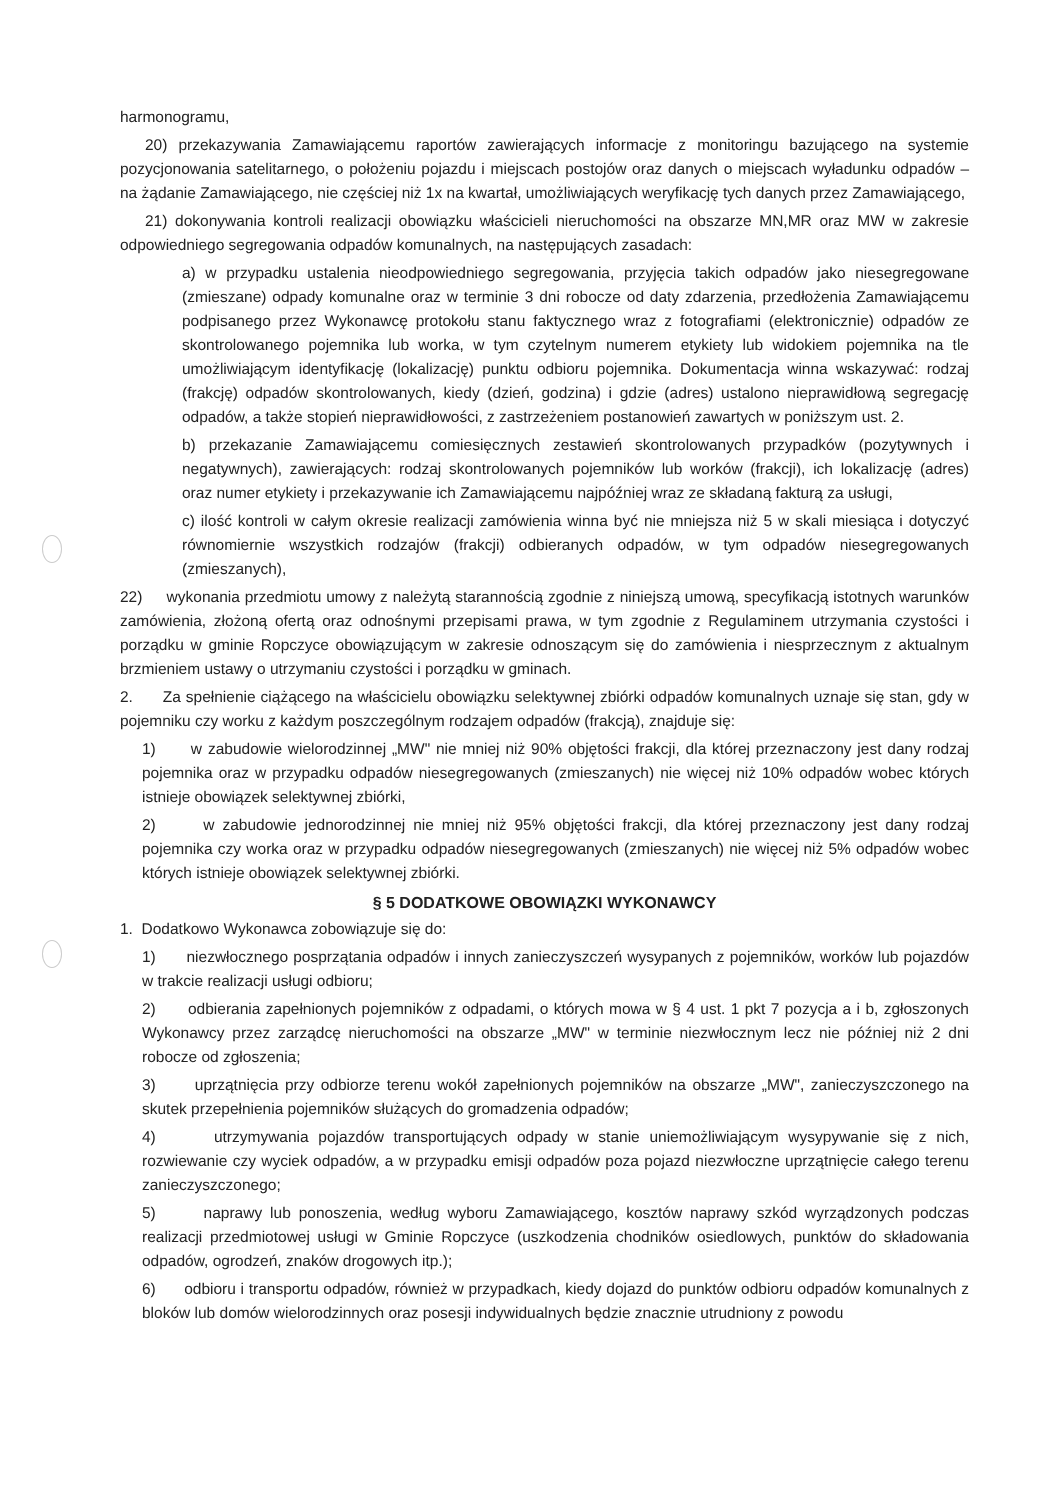harmonogramu,
20) przekazywania Zamawiającemu raportów zawierających informacje z monitoringu bazującego na systemie pozycjonowania satelitarnego, o położeniu pojazdu i miejscach postojów oraz danych o miejscach wyładunku odpadów – na żądanie Zamawiającego, nie częściej niż 1x na kwartał, umożliwiających weryfikację tych danych przez Zamawiającego,
21) dokonywania kontroli realizacji obowiązku właścicieli nieruchomości na obszarze MN,MR oraz MW w zakresie odpowiedniego segregowania odpadów komunalnych, na następujących zasadach:
a) w przypadku ustalenia nieodpowiedniego segregowania, przyjęcia takich odpadów jako niesegregowane (zmieszane) odpady komunalne oraz w terminie 3 dni robocze od daty zdarzenia, przedłożenia Zamawiającemu podpisanego przez Wykonawcę protokołu stanu faktycznego wraz z fotografiami (elektronicznie) odpadów ze skontrolowanego pojemnika lub worka, w tym czytelnym numerem etykiety lub widokiem pojemnika na tle umożliwiającym identyfikację (lokalizację) punktu odbioru pojemnika. Dokumentacja winna wskazywać: rodzaj (frakcję) odpadów skontrolowanych, kiedy (dzień, godzina) i gdzie (adres) ustalono nieprawidłową segregację odpadów, a także stopień nieprawidłowości, z zastrzeżeniem postanowień zawartych w poniższym ust. 2.
b) przekazanie Zamawiającemu comiesięcznych zestawień skontrolowanych przypadków (pozytywnych i negatywnych), zawierających: rodzaj skontrolowanych pojemników lub worków (frakcji), ich lokalizację (adres) oraz numer etykiety i przekazywanie ich Zamawiającemu najpóźniej wraz ze składaną fakturą za usługi,
c) ilość kontroli w całym okresie realizacji zamówienia winna być nie mniejsza niż 5 w skali miesiąca i dotyczyć równomiernie wszystkich rodzajów (frakcji) odbieranych odpadów, w tym odpadów niesegregowanych (zmieszanych),
22) wykonania przedmiotu umowy z należytą starannością zgodnie z niniejszą umową, specyfikacją istotnych warunków zamówienia, złożoną ofertą oraz odnośnymi przepisami prawa, w tym zgodnie z Regulaminem utrzymania czystości i porządku w gminie Ropczyce obowiązującym w zakresie odnoszącym się do zamówienia i niesprzecznym z aktualnym brzmieniem ustawy o utrzymaniu czystości i porządku w gminach.
2. Za spełnienie ciążącego na właścicielu obowiązku selektywnej zbiórki odpadów komunalnych uznaje się stan, gdy w pojemniku czy worku z każdym poszczególnym rodzajem odpadów (frakcją), znajduje się:
1) w zabudowie wielorodzinnej „MW" nie mniej niż 90% objętości frakcji, dla której przeznaczony jest dany rodzaj pojemnika oraz w przypadku odpadów niesegregowanych (zmieszanych) nie więcej niż 10% odpadów wobec których istnieje obowiązek selektywnej zbiórki,
2) w zabudowie jednorodzinnej nie mniej niż 95% objętości frakcji, dla której przeznaczony jest dany rodzaj pojemnika czy worka oraz w przypadku odpadów niesegregowanych (zmieszanych) nie więcej niż 5% odpadów wobec których istnieje obowiązek selektywnej zbiórki.
§ 5 DODATKOWE OBOWIĄZKI WYKONAWCY
1. Dodatkowo Wykonawca zobowiązuje się do:
1) niezwłocznego posprzątania odpadów i innych zanieczyszczeń wysypanych z pojemników, worków lub pojazdów w trakcie realizacji usługi odbioru;
2) odbierania zapełnionych pojemników z odpadami, o których mowa w § 4 ust. 1 pkt 7 pozycja a i b, zgłoszonych Wykonawcy przez zarządcę nieruchomości na obszarze „MW" w terminie niezwłocznym lecz nie później niż 2 dni robocze od zgłoszenia;
3) uprzątnięcia przy odbiorze terenu wokół zapełnionych pojemników na obszarze „MW", zanieczyszczonego na skutek przepełnienia pojemników służących do gromadzenia odpadów;
4) utrzymywania pojazdów transportujących odpady w stanie uniemożliwiającym wysypywanie się z nich, rozwiewanie czy wyciek odpadów, a w przypadku emisji odpadów poza pojazd niezwłoczne uprzątnięcie całego terenu zanieczyszczonego;
5) naprawy lub ponoszenia, według wyboru Zamawiającego, kosztów naprawy szkód wyrządzonych podczas realizacji przedmiotowej usługi w Gminie Ropczyce (uszkodzenia chodników osiedlowych, punktów do składowania odpadów, ogrodzeń, znaków drogowych itp.);
6) odbioru i transportu odpadów, również w przypadkach, kiedy dojazd do punktów odbioru odpadów komunalnych z bloków lub domów wielorodzinnych oraz posesji indywidualnych będzie znacznie utrudniony z powodu